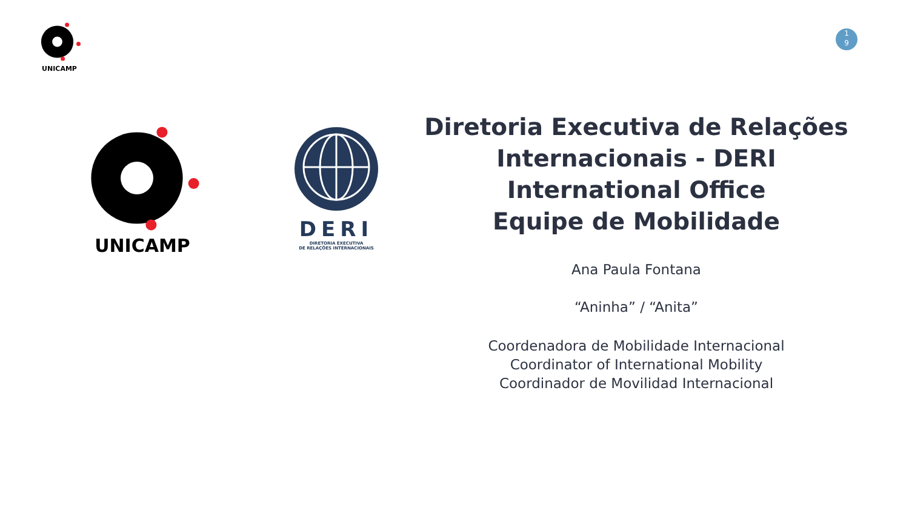UNICAMP
1
9
UNICAMP DERI
DIRETORIA EXECUTIVA
DE RELAÇÕES INTERNACIONAIS
Diretoria Executiva de Relações Internacionais - DERI
International Office
Equipe de Mobilidade
Ana Paula Fontana
“Aninha” / “Anita”
Coordenadora de Mobilidade Internacional
Coordinator of International Mobility
Coordinador de Movilidad Internacional